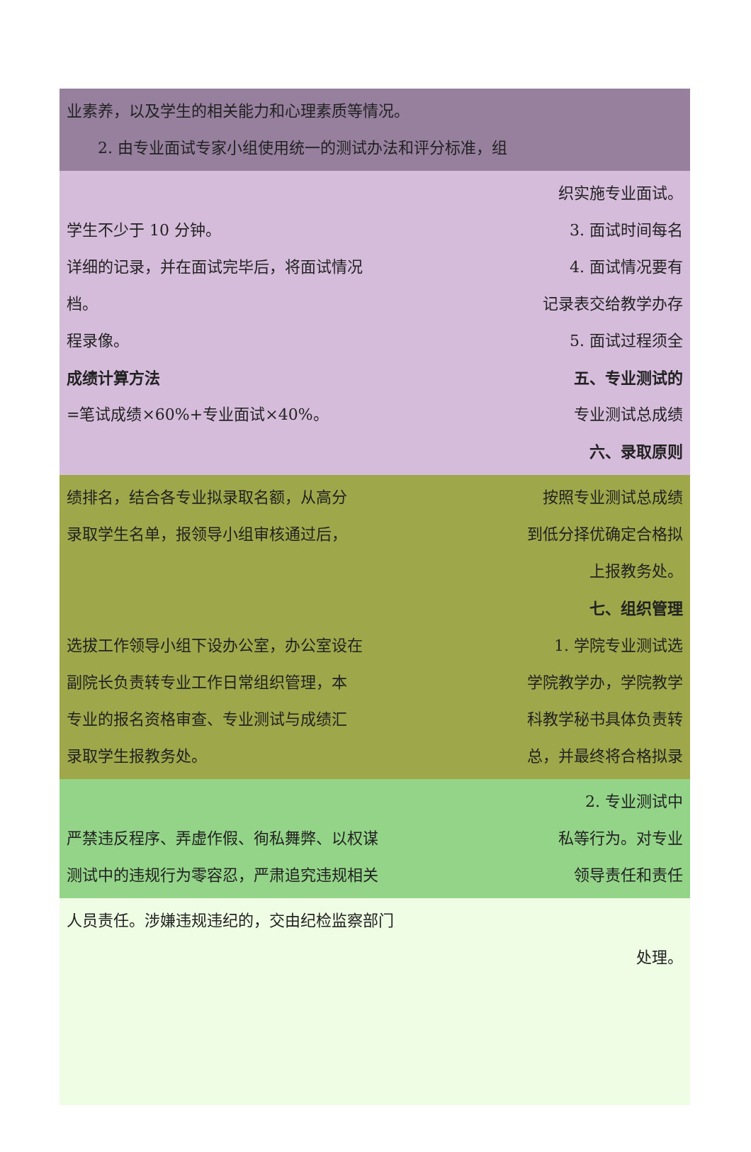业素养，以及学生的相关能力和心理素质等情况。
　　2. 由专业面试专家小组使用统一的测试办法和评分标准，组
织实施专业面试。
学生不少于 10 分钟。 3. 面试时间每名
详细的记录，并在面试完毕后，将面试情况 4. 面试情况要有
档。 记录表交给教学办存
程录像。 5. 面试过程须全
成绩计算方法 五、专业测试的
=笔试成绩×60%+专业面试×40%。 专业测试总成绩
六、录取原则
绩排名，结合各专业拟录取名额，从高分 按照专业测试总成绩
录取学生名单，报领导小组审核通过后， 到低分择优确定合格拟
上报教务处。
七、组织管理
选拔工作领导小组下设办公室，办公室设在 1. 学院专业测试选
副院长负责转专业工作日常组织管理，本 学院教学办，学院教学
专业的报名资格审查、专业测试与成绩汇 科教学秘书具体负责转
录取学生报教务处。 总，并最终将合格拟录
2. 专业测试中
严禁违反程序、弄虚作假、徇私舞弊、以权谋 私等行为。对专业
测试中的违规行为零容忍，严肃追究违规相关 领导责任和责任
人员责任。涉嫌违规违纪的，交由纪检监察部门
处理。